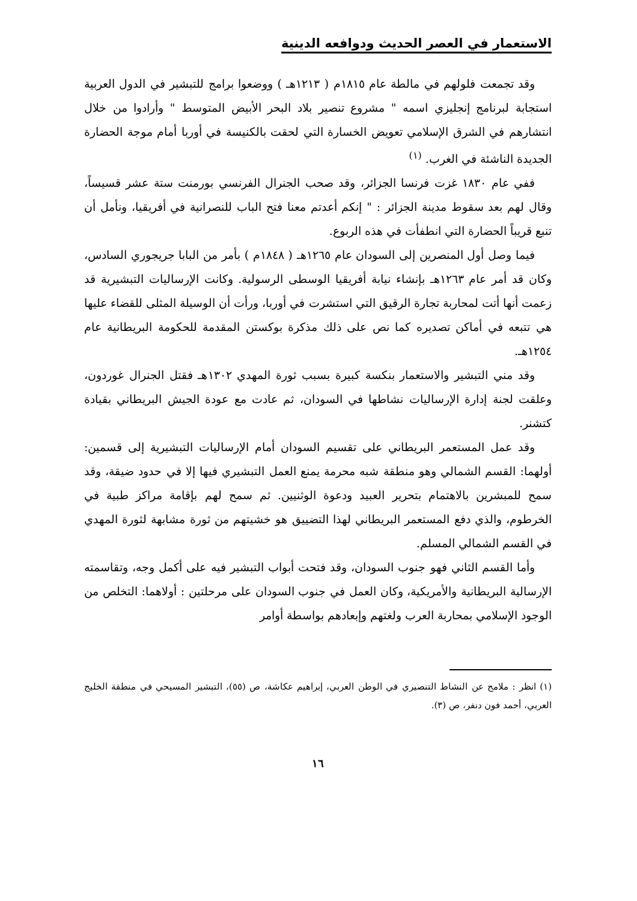الاستعمار في العصر الحديث ودوافعه الدينية
وقد تجمعت فلولهم في مالطة عام ١٨١٥م ( ١٢١٣هـ ) ووضعوا برامج للتبشير في الدول العربية استجابة لبرنامج إنجليزي اسمه " مشروع تنصير بلاد البحر الأبيض المتوسط " وأرادوا من خلال انتشارهم في الشرق الإسلامي تعويض الخسارة التي لحقت بالكنيسة في أوربا أمام موجة الحضارة الجديدة الناشئة في الغرب. <sup>(١)</sup>
ففي عام ١٨٣٠ غزت فرنسا الجزائر، وقد صحب الجنرال الفرنسي بورمنت ستة عشر قسيساً، وقال لهم بعد سقوط مدينة الجزائر : " إنكم أعدتم معنا فتح الباب للنصرانية في أفريقيا، ونأمل أن تنبع قريباً الحضارة التي انطفأت في هذه الربوع.
فيما وصل أول المنصرين إلى السودان عام ١٢٦٥هـ ( ١٨٤٨م ) بأمر من البابا جريجوري السادس، وكان قد أمر عام ١٢٦٣هـ بإنشاء نيابة أفريقيا الوسطى الرسولية. وكانت الإرساليات التبشيرية قد زعمت أنها أتت لمحاربة تجارة الرقيق التي استشرت في أوربا، ورأت أن الوسيلة المثلى للقضاء عليها هي تتبعه في أماكن تصديره كما نص على ذلك مذكرة بوكستن المقدمة للحكومة البريطانية عام ١٢٥٤هـ.
وقد مني التبشير والاستعمار بنكسة كبيرة بسبب ثورة المهدي ١٣٠٢هـ فقتل الجنرال غوردون، وعلقت لجنة إدارة الإرساليات نشاطها في السودان، ثم عادت مع عودة الجيش البريطاني بقيادة كتشنر.
وقد عمل المستعمر البريطاني على تقسيم السودان أمام الإرساليات التبشيرية إلى قسمين: أولهما: القسم الشمالي وهو منطقة شبه محرمة يمنع العمل التبشيري فيها إلا في حدود ضيقة، وقد سمح للمبشرين بالاهتمام بتحرير العبيد ودعوة الوثنيين. ثم سمح لهم بإقامة مراكز طبية في الخرطوم، والذي دفع المستعمر البريطاني لهذا التضييق هو خشيتهم من ثورة مشابهة لثورة المهدي في القسم الشمالي المسلم.
وأما القسم الثاني فهو جنوب السودان، وقد فتحت أبواب التبشير فيه على أكمل وجه، وتقاسمته الإرسالية البريطانية والأمريكية، وكان العمل في جنوب السودان على مرحلتين : أولاهما: التخلص من الوجود الإسلامي بمحاربة العرب ولغتهم وإبعادهم بواسطة أوامر
(١) انظر : ملامح عن النشاط التنصيري في الوطن العربي، إبراهيم عكاشة، ص (٥٥)، التبشير المسيحي في منطقة الخليج العربي، أحمد فون دنفر، ص (٣).
١٦